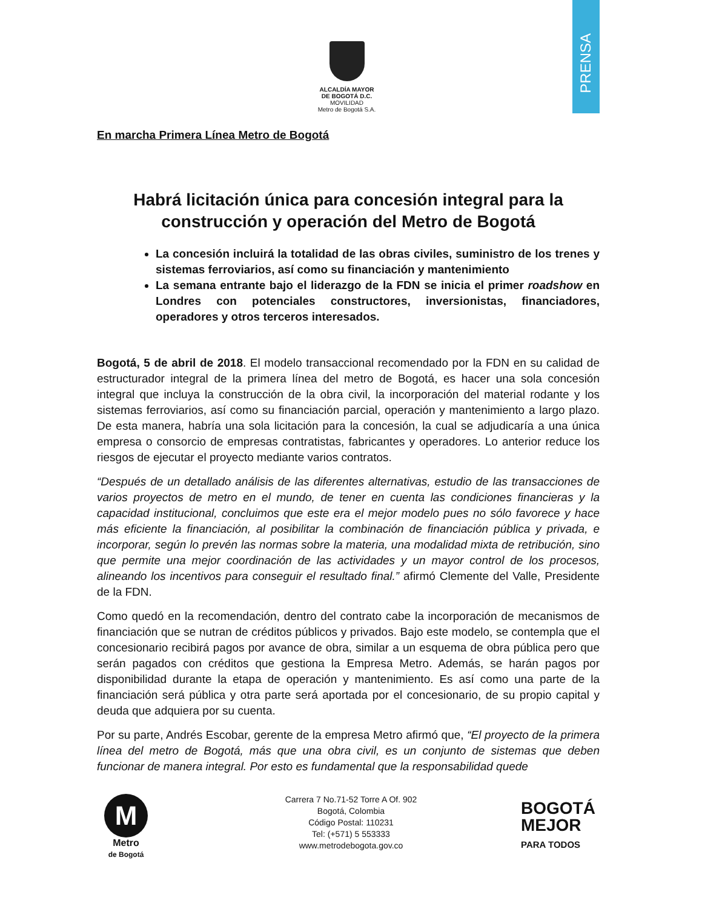PRENSA
ALCALDÍA MAYOR
DE BOGOTÁ D.C.
MOVILIDAD
Metro de Bogotá S.A.
En marcha Primera Línea Metro de Bogotá
Habrá licitación única para concesión integral para la construcción y operación del Metro de Bogotá
La concesión incluirá la totalidad de las obras civiles, suministro de los trenes y sistemas ferroviarios, así como su financiación y mantenimiento
La semana entrante bajo el liderazgo de la FDN se inicia el primer roadshow en Londres con potenciales constructores, inversionistas, financiadores, operadores y otros terceros interesados.
Bogotá, 5 de abril de 2018. El modelo transaccional recomendado por la FDN en su calidad de estructurador integral de la primera línea del metro de Bogotá, es hacer una sola concesión integral que incluya la construcción de la obra civil, la incorporación del material rodante y los sistemas ferroviarios, así como su financiación parcial, operación y mantenimiento a largo plazo. De esta manera, habría una sola licitación para la concesión, la cual se adjudicaría a una única empresa o consorcio de empresas contratistas, fabricantes y operadores. Lo anterior reduce los riesgos de ejecutar el proyecto mediante varios contratos.
“Después de un detallado análisis de las diferentes alternativas, estudio de las transacciones de varios proyectos de metro en el mundo, de tener en cuenta las condiciones financieras y la capacidad institucional, concluimos que este era el mejor modelo pues no sólo favorece y hace más eficiente la financiación, al posibilitar la combinación de financiación pública y privada, e incorporar, según lo prevén las normas sobre la materia, una modalidad mixta de retribución, sino que permite una mejor coordinación de las actividades y un mayor control de los procesos, alineando los incentivos para conseguir el resultado final.” afirmó Clemente del Valle, Presidente de la FDN.
Como quedó en la recomendación, dentro del contrato cabe la incorporación de mecanismos de financiación que se nutran de créditos públicos y privados. Bajo este modelo, se contempla que el concesionario recibirá pagos por avance de obra, similar a un esquema de obra pública pero que serán pagados con créditos que gestiona la Empresa Metro. Además, se harán pagos por disponibilidad durante la etapa de operación y mantenimiento. Es así como una parte de la financiación será pública y otra parte será aportada por el concesionario, de su propio capital y deuda que adquiera por su cuenta.
Por su parte, Andrés Escobar, gerente de la empresa Metro afirmó que, “El proyecto de la primera línea del metro de Bogotá, más que una obra civil, es un conjunto de sistemas que deben funcionar de manera integral. Por esto es fundamental que la responsabilidad quede
M
Metro
de Bogotá
Carrera 7 No.71-52 Torre A Of. 902
Bogotá, Colombia
Código Postal: 110231
Tel: (+571) 5 553333
www.metrodebogota.gov.co
BOGOTÁ
MEJOR
PARA TODOS